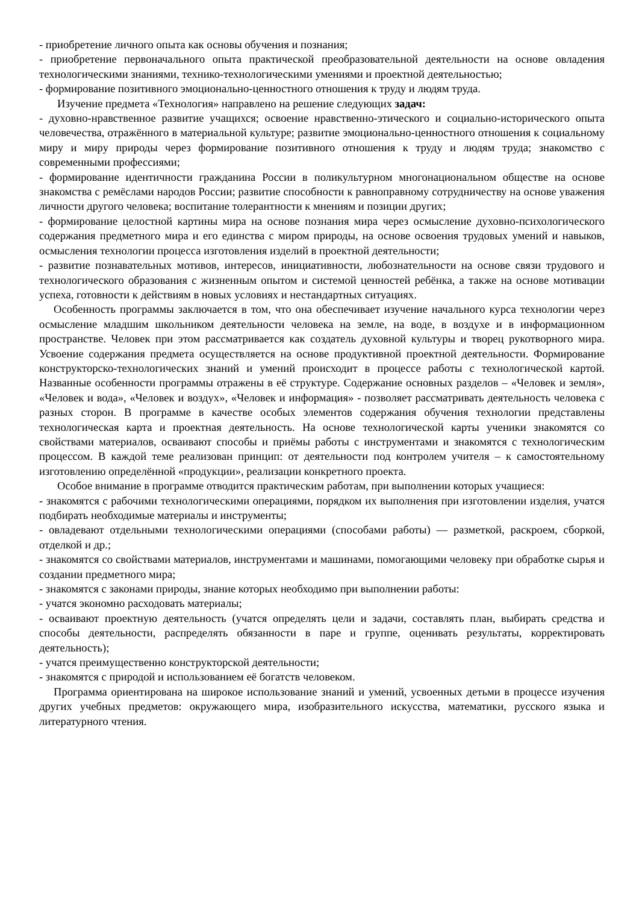- приобретение личного опыта как основы обучения и познания;
- приобретение первоначального опыта практической преобразовательной деятельности на основе овладения технологическими знаниями, технико-технологическими умениями и проектной деятельностью;
- формирование позитивного эмоционально-ценностного отношения к труду и людям труда.
Изучение предмета «Технология» направлено на решение следующих задач:
- духовно-нравственное развитие учащихся; освоение нравственно-этического и социально-исторического опыта человечества, отражённого в материальной культуре; развитие эмоционально-ценностного отношения к социальному миру и миру природы через формирование позитивного отношения к труду и людям труда; знакомство с современными профессиями;
- формирование идентичности гражданина России в поликультурном многонациональном обществе на основе знакомства с ремёслами народов России; развитие способности к равноправному сотрудничеству на основе уважения личности другого человека; воспитание толерантности к мнениям и позиции других;
- формирование целостной картины мира на основе познания мира через осмысление духовно-психологического содержания предметного мира и его единства с миром природы, на основе освоения трудовых умений и навыков, осмысления технологии процесса изготовления изделий в проектной деятельности;
- развитие познавательных мотивов, интересов, инициативности, любознательности на основе связи трудового и технологического образования с жизненным опытом и системой ценностей ребёнка, а также на основе мотивации успеха, готовности к действиям в новых условиях и нестандартных ситуациях.
Особенность программы заключается в том, что она обеспечивает изучение начального курса технологии через осмысление младшим школьником деятельности человека на земле, на воде, в воздухе и в информационном пространстве. Человек при этом рассматривается как создатель духовной культуры и творец рукотворного мира. Усвоение содержания предмета осуществляется на основе продуктивной проектной деятельности. Формирование конструкторско-технологических знаний и умений происходит в процессе работы с технологической картой. Названные особенности программы отражены в её структуре. Содержание основных разделов – «Человек и земля», «Человек и вода», «Человек и воздух», «Человек и информация» - позволяет рассматривать деятельность человека с разных сторон. В программе в качестве особых элементов содержания обучения технологии представлены технологическая карта и проектная деятельность. На основе технологической карты ученики знакомятся со свойствами материалов, осваивают способы и приёмы работы с инструментами и знакомятся с технологическим процессом. В каждой теме реализован принцип: от деятельности под контролем учителя – к самостоятельному изготовлению определённой «продукции», реализации конкретного проекта.
Особое внимание в программе отводится практическим работам, при выполнении которых учащиеся:
- знакомятся с рабочими технологическими операциями, порядком их выполнения при изготовлении изделия, учатся подбирать необходимые материалы и инструменты;
- овладевают отдельными технологическими операциями (способами работы) — разметкой, раскроем, сборкой, отделкой и др.;
- знакомятся со свойствами материалов, инструментами и машинами, помогающими человеку при обработке сырья и создании предметного мира;
- знакомятся с законами природы, знание которых необходимо при выполнении работы:
- учатся экономно расходовать материалы;
- осваивают проектную деятельность (учатся определять цели и задачи, составлять план, выбирать средства и способы деятельности, распределять обязанности в паре и группе, оценивать результаты, корректировать деятельность);
- учатся преимущественно конструкторской деятельности;
- знакомятся с природой и использованием её богатств человеком.
Программа ориентирована на широкое использование знаний и умений, усвоенных детьми в процессе изучения других учебных предметов: окружающего мира, изобразительного искусства, математики, русского языка и литературного чтения.